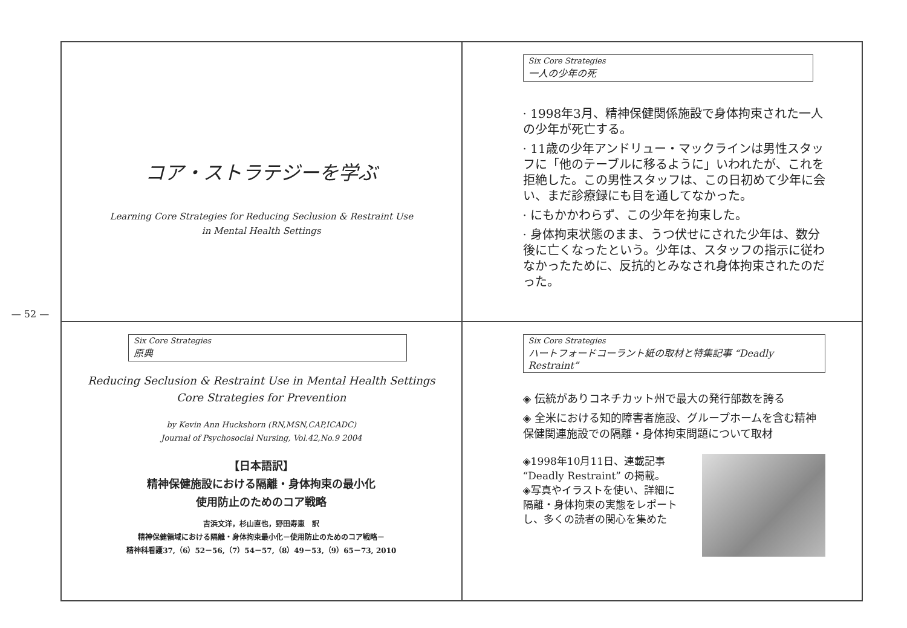— 52 —
コア・ストラテジーを学ぶ
Learning Core Strategies for Reducing Seclusion & Restraint Use
in Mental Health Settings
Six Core Strategies
一人の少年の死
· 1998年3月、精神保健関係施設で身体拘束された一人の少年が死亡する。
· 11歳の少年アンドリュー・マックラインは男性スタッフに「他のテーブルに移るように」いわれたが、これを拒絶した。この男性スタッフは、この日初めて少年に会い、まだ診療録にも目を通してなかった。
· にもかかわらず、この少年を拘束した。
· 身体拘束状態のまま、うつ伏せにされた少年は、数分後に亡くなったという。少年は、スタッフの指示に従わなかったために、反抗的とみなされ身体拘束されたのだった。
Six Core Strategies
原典
Reducing Seclusion & Restraint Use in Mental Health Settings
Core Strategies for Prevention
by Kevin Ann Huckshorn (RN,MSN,CAP,ICADC)
Journal of Psychosocial Nursing, Vol.42,No.9 2004
【日本語訳】
精神保健施設における隔離・身体拘束の最小化
使用防止のためのコア戦略
吉浜文洋，杉山直也，野田寿恵　訳
精神保健領域における隔離・身体拘束最小化－使用防止のためのコア戦略－
精神科看護37,（6）52－56,（7）54－57,（8）49－53,（9）65－73, 2010
Six Core Strategies
ハートフォードコーラント紙の取材と特集記事 “Deadly Restraint”
◈ 伝統がありコネチカット州で最大の発行部数を誇る
◈ 全米における知的障害者施設、グループホームを含む精神保健関連施設での隔離・身体拘束問題について取材
◈1998年10月11日、連載記事 “Deadly Restraint” の掲載。
◈写真やイラストを使い、詳細に隔離・身体拘束の実態をレポートし、多くの読者の関心を集めた